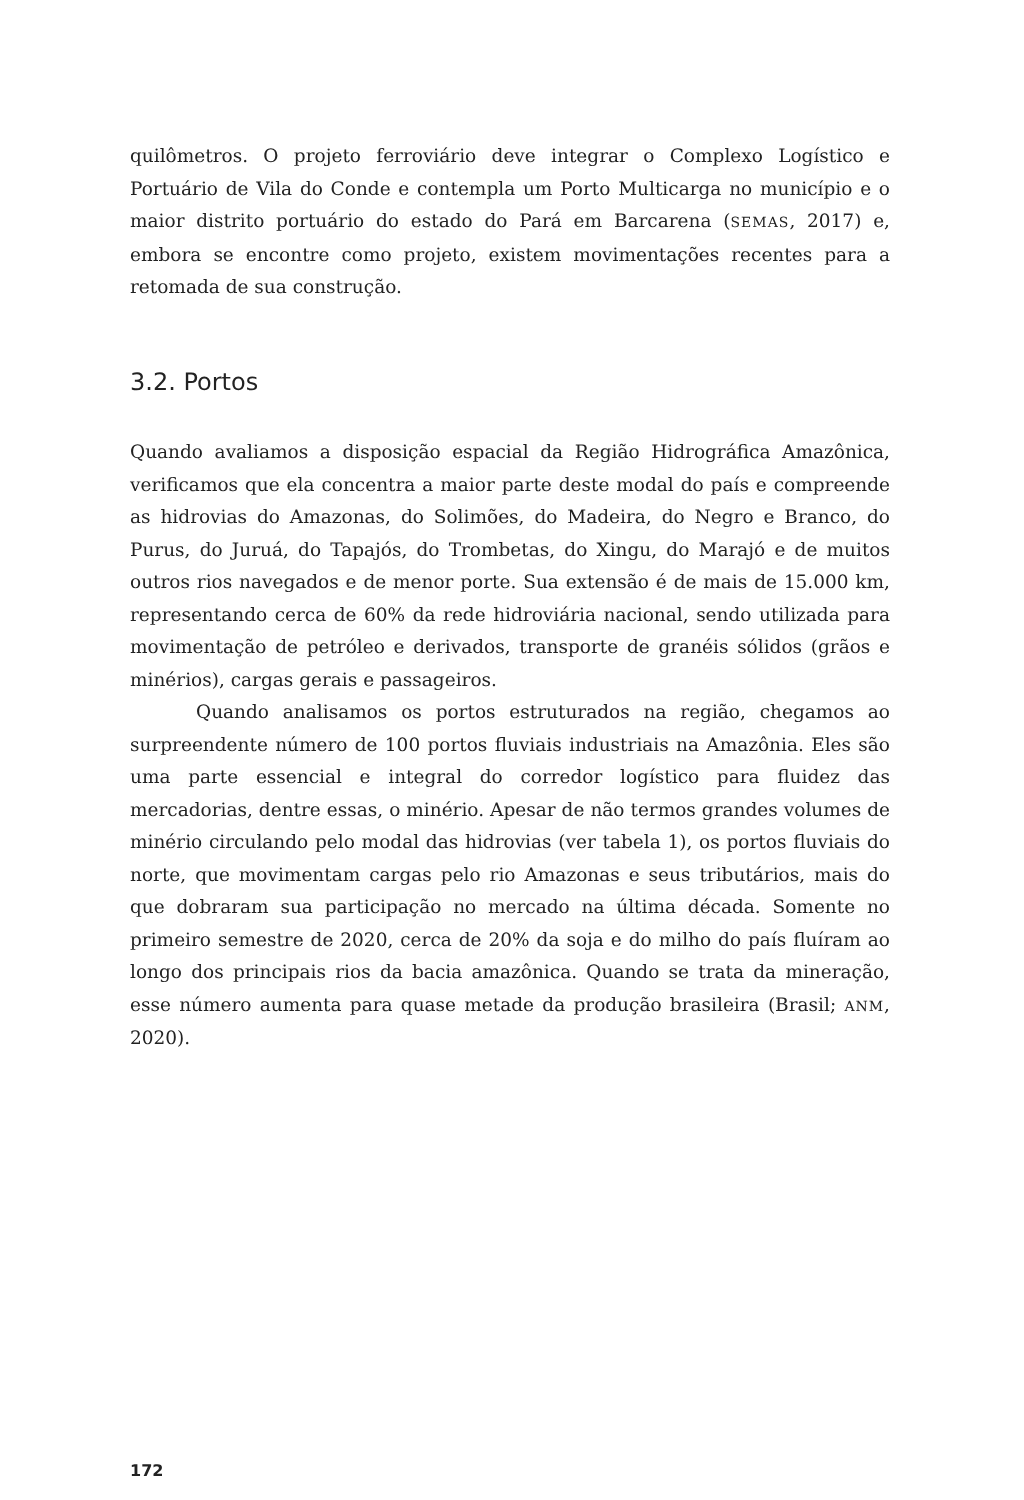quilômetros. O projeto ferroviário deve integrar o Complexo Logístico e Portuário de Vila do Conde e contempla um Porto Multicarga no município e o maior distrito portuário do estado do Pará em Barcarena (SEMAS, 2017) e, embora se encontre como projeto, existem movimentações recentes para a retomada de sua construção.
3.2. Portos
Quando avaliamos a disposição espacial da Região Hidrográfica Amazônica, verificamos que ela concentra a maior parte deste modal do país e compreende as hidrovias do Amazonas, do Solimões, do Madeira, do Negro e Branco, do Purus, do Juruá, do Tapajós, do Trombetas, do Xingu, do Marajó e de muitos outros rios navegados e de menor porte. Sua extensão é de mais de 15.000 km, representando cerca de 60% da rede hidroviária nacional, sendo utilizada para movimentação de petróleo e derivados, transporte de granéis sólidos (grãos e minérios), cargas gerais e passageiros.
Quando analisamos os portos estruturados na região, chegamos ao surpreendente número de 100 portos fluviais industriais na Amazônia. Eles são uma parte essencial e integral do corredor logístico para fluidez das mercadorias, dentre essas, o minério. Apesar de não termos grandes volumes de minério circulando pelo modal das hidrovias (ver tabela 1), os portos fluviais do norte, que movimentam cargas pelo rio Amazonas e seus tributários, mais do que dobraram sua participação no mercado na última década. Somente no primeiro semestre de 2020, cerca de 20% da soja e do milho do país fluíram ao longo dos principais rios da bacia amazônica. Quando se trata da mineração, esse número aumenta para quase metade da produção brasileira (Brasil; ANM, 2020).
172